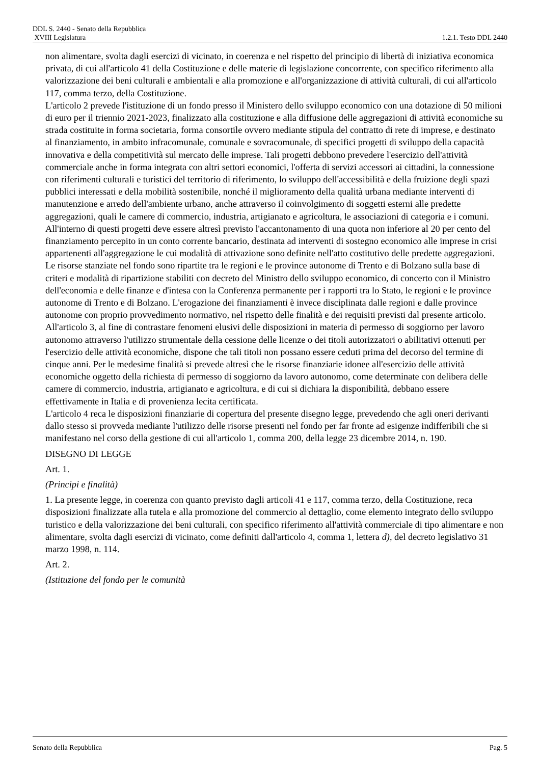DDL S. 2440 - Senato della Repubblica
XVIII Legislatura 1.2.1. Testo DDL 2440
non alimentare, svolta dagli esercizi di vicinato, in coerenza e nel rispetto del principio di libertà di iniziativa economica privata, di cui all'articolo 41 della Costituzione e delle materie di legislazione concorrente, con specifico riferimento alla valorizzazione dei beni culturali e ambientali e alla promozione e all'organizzazione di attività culturali, di cui all'articolo 117, comma terzo, della Costituzione.
L'articolo 2 prevede l'istituzione di un fondo presso il Ministero dello sviluppo economico con una dotazione di 50 milioni di euro per il triennio 2021-2023, finalizzato alla costituzione e alla diffusione delle aggregazioni di attività economiche su strada costituite in forma societaria, forma consortile ovvero mediante stipula del contratto di rete di imprese, e destinato al finanziamento, in ambito infracomunale, comunale e sovracomunale, di specifici progetti di sviluppo della capacità innovativa e della competitività sul mercato delle imprese. Tali progetti debbono prevedere l'esercizio dell'attività commerciale anche in forma integrata con altri settori economici, l'offerta di servizi accessori ai cittadini, la connessione con riferimenti culturali e turistici del territorio di riferimento, lo sviluppo dell'accessibilità e della fruizione degli spazi pubblici interessati e della mobilità sostenibile, nonché il miglioramento della qualità urbana mediante interventi di manutenzione e arredo dell'ambiente urbano, anche attraverso il coinvolgimento di soggetti esterni alle predette aggregazioni, quali le camere di commercio, industria, artigianato e agricoltura, le associazioni di categoria e i comuni. All'interno di questi progetti deve essere altresì previsto l'accantonamento di una quota non inferiore al 20 per cento del finanziamento percepito in un conto corrente bancario, destinata ad interventi di sostegno economico alle imprese in crisi appartenenti all'aggregazione le cui modalità di attivazione sono definite nell'atto costitutivo delle predette aggregazioni. Le risorse stanziate nel fondo sono ripartite tra le regioni e le province autonome di Trento e di Bolzano sulla base di criteri e modalità di ripartizione stabiliti con decreto del Ministro dello sviluppo economico, di concerto con il Ministro dell'economia e delle finanze e d'intesa con la Conferenza permanente per i rapporti tra lo Stato, le regioni e le province autonome di Trento e di Bolzano. L'erogazione dei finanziamenti è invece disciplinata dalle regioni e dalle province autonome con proprio provvedimento normativo, nel rispetto delle finalità e dei requisiti previsti dal presente articolo.
All'articolo 3, al fine di contrastare fenomeni elusivi delle disposizioni in materia di permesso di soggiorno per lavoro autonomo attraverso l'utilizzo strumentale della cessione delle licenze o dei titoli autorizzatori o abilitativi ottenuti per l'esercizio delle attività economiche, dispone che tali titoli non possano essere ceduti prima del decorso del termine di cinque anni. Per le medesime finalità si prevede altresì che le risorse finanziarie idonee all'esercizio delle attività economiche oggetto della richiesta di permesso di soggiorno da lavoro autonomo, come determinate con delibera delle camere di commercio, industria, artigianato e agricoltura, e di cui si dichiara la disponibilità, debbano essere effettivamente in Italia e di provenienza lecita certificata.
L'articolo 4 reca le disposizioni finanziarie di copertura del presente disegno legge, prevedendo che agli oneri derivanti dallo stesso si provveda mediante l'utilizzo delle risorse presenti nel fondo per far fronte ad esigenze indifferibili che si manifestano nel corso della gestione di cui all'articolo 1, comma 200, della legge 23 dicembre 2014, n. 190.
DISEGNO DI LEGGE
Art. 1.
(Principi e finalità)
1. La presente legge, in coerenza con quanto previsto dagli articoli 41 e 117, comma terzo, della Costituzione, reca disposizioni finalizzate alla tutela e alla promozione del commercio al dettaglio, come elemento integrato dello sviluppo turistico e della valorizzazione dei beni culturali, con specifico riferimento all'attività commerciale di tipo alimentare e non alimentare, svolta dagli esercizi di vicinato, come definiti dall'articolo 4, comma 1, lettera d), del decreto legislativo 31 marzo 1998, n. 114.
Art. 2.
(Istituzione del fondo per le comunità
Senato della Repubblica Pag. 5